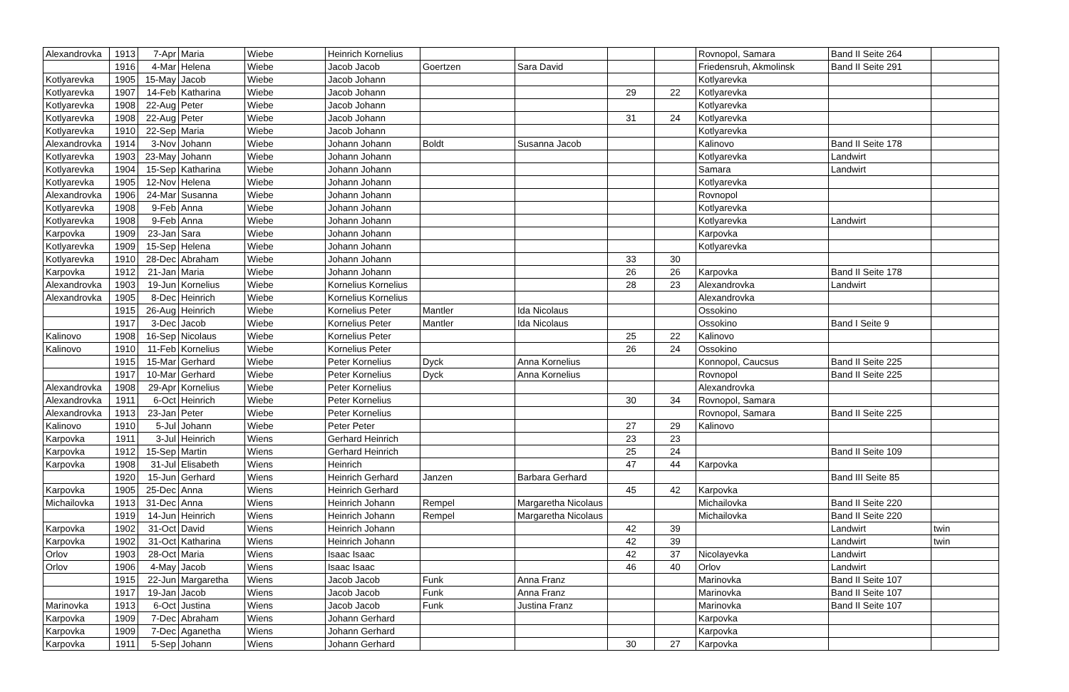| Alexandrovka | 1913 | 7-Apr | Maria | Wiebe | Heinrich Kornelius | | | | | Rovnopol, Samara | Band II Seite 264 | |
| | 1916 | 4-Mar | Helena | Wiebe | Jacob Jacob | Goertzen | Sara David | | | Friedensruh, Akmolinsk | Band II Seite 291 | |
| Kotlyarevka | 1905 | 15-May | Jacob | Wiebe | Jacob Johann | | | | | Kotlyarevka | | |
| Kotlyarevka | 1907 | 14-Feb | Katharina | Wiebe | Jacob Johann | | | 29 | 22 | Kotlyarevka | | |
| Kotlyarevka | 1908 | 22-Aug | Peter | Wiebe | Jacob Johann | | | | | Kotlyarevka | | |
| Kotlyarevka | 1908 | 22-Aug | Peter | Wiebe | Jacob Johann | | | 31 | 24 | Kotlyarevka | | |
| Kotlyarevka | 1910 | 22-Sep | Maria | Wiebe | Jacob Johann | | | | | Kotlyarevka | | |
| Alexandrovka | 1914 | 3-Nov | Johann | Wiebe | Johann Johann | Boldt | Susanna Jacob | | | Kalinovo | Band II Seite 178 | |
| Kotlyarevka | 1903 | 23-May | Johann | Wiebe | Johann Johann | | | | | Kotlyarevka | Landwirt | |
| Kotlyarevka | 1904 | 15-Sep | Katharina | Wiebe | Johann Johann | | | | | Samara | Landwirt | |
| Kotlyarevka | 1905 | 12-Nov | Helena | Wiebe | Johann Johann | | | | | Kotlyarevka | | |
| Alexandrovka | 1906 | 24-Mar | Susanna | Wiebe | Johann Johann | | | | | Rovnopol | | |
| Kotlyarevka | 1908 | 9-Feb | Anna | Wiebe | Johann Johann | | | | | Kotlyarevka | | |
| Kotlyarevka | 1908 | 9-Feb | Anna | Wiebe | Johann Johann | | | | | Kotlyarevka | Landwirt | |
| Karpovka | 1909 | 23-Jan | Sara | Wiebe | Johann Johann | | | | | Karpovka | | |
| Kotlyarevka | 1909 | 15-Sep | Helena | Wiebe | Johann Johann | | | | | Kotlyarevka | | |
| Kotlyarevka | 1910 | 28-Dec | Abraham | Wiebe | Johann Johann | | | 33 | 30 | | | |
| Karpovka | 1912 | 21-Jan | Maria | Wiebe | Johann Johann | | | 26 | 26 | Karpovka | Band II Seite 178 | |
| Alexandrovka | 1903 | 19-Jun | Kornelius | Wiebe | Kornelius Kornelius | | | 28 | 23 | Alexandrovka | Landwirt | |
| Alexandrovka | 1905 | 8-Dec | Heinrich | Wiebe | Kornelius Kornelius | | | | | Alexandrovka | | |
| | 1915 | 26-Aug | Heinrich | Wiebe | Kornelius Peter | Mantler | Ida Nicolaus | | | Ossokino | | |
| | 1917 | 3-Dec | Jacob | Wiebe | Kornelius Peter | Mantler | Ida Nicolaus | | | Ossokino | Band I Seite 9 | |
| Kalinovo | 1908 | 16-Sep | Nicolaus | Wiebe | Kornelius Peter | | | 25 | 22 | Kalinovo | | |
| Kalinovo | 1910 | 11-Feb | Kornelius | Wiebe | Kornelius Peter | | | 26 | 24 | Ossokino | | |
| | 1915 | 15-Mar | Gerhard | Wiebe | Peter Kornelius | Dyck | Anna Kornelius | | | Konnopol, Caucsus | Band II Seite 225 | |
| | 1917 | 10-Mar | Gerhard | Wiebe | Peter Kornelius | Dyck | Anna Kornelius | | | Rovnopol | Band II Seite 225 | |
| Alexandrovka | 1908 | 29-Apr | Kornelius | Wiebe | Peter Kornelius | | | | | Alexandrovka | | |
| Alexandrovka | 1911 | 6-Oct | Heinrich | Wiebe | Peter Kornelius | | | 30 | 34 | Rovnopol, Samara | | |
| Alexandrovka | 1913 | 23-Jan | Peter | Wiebe | Peter Kornelius | | | | | Rovnopol, Samara | Band II Seite 225 | |
| Kalinovo | 1910 | 5-Jul | Johann | Wiebe | Peter Peter | | | 27 | 29 | Kalinovo | | |
| Karpovka | 1911 | 3-Jul | Heinrich | Wiens | Gerhard Heinrich | | | 23 | 23 | | | |
| Karpovka | 1912 | 15-Sep | Martin | Wiens | Gerhard Heinrich | | | 25 | 24 | | Band II Seite 109 | |
| Karpovka | 1908 | 31-Jul | Elisabeth | Wiens | Heinrich | | | 47 | 44 | Karpovka | | |
| | 1920 | 15-Jun | Gerhard | Wiens | Heinrich Gerhard | Janzen | Barbara Gerhard | | | | Band III Seite 85 | |
| Karpovka | 1905 | 25-Dec | Anna | Wiens | Heinrich Gerhard | | | 45 | 42 | Karpovka | | |
| Michailovka | 1913 | 31-Dec | Anna | Wiens | Heinrich Johann | Rempel | Margaretha Nicolaus | | | Michailovka | Band II Seite 220 | |
| | 1919 | 14-Jun | Heinrich | Wiens | Heinrich Johann | Rempel | Margaretha Nicolaus | | | Michailovka | Band II Seite 220 | |
| Karpovka | 1902 | 31-Oct | David | Wiens | Heinrich Johann | | | 42 | 39 | | Landwirt | twin |
| Karpovka | 1902 | 31-Oct | Katharina | Wiens | Heinrich Johann | | | 42 | 39 | | Landwirt | twin |
| Orlov | 1903 | 28-Oct | Maria | Wiens | Isaac Isaac | | | 42 | 37 | Nicolayevka | Landwirt | |
| Orlov | 1906 | 4-May | Jacob | Wiens | Isaac Isaac | | | 46 | 40 | Orlov | Landwirt | |
| | 1915 | 22-Jun | Margaretha | Wiens | Jacob Jacob | Funk | Anna Franz | | | Marinovka | Band II Seite 107 | |
| | 1917 | 19-Jan | Jacob | Wiens | Jacob Jacob | Funk | Anna Franz | | | Marinovka | Band II Seite 107 | |
| Marinovka | 1913 | 6-Oct | Justina | Wiens | Jacob Jacob | Funk | Justina Franz | | | Marinovka | Band II Seite 107 | |
| Karpovka | 1909 | 7-Dec | Abraham | Wiens | Johann Gerhard | | | | | Karpovka | | |
| Karpovka | 1909 | 7-Dec | Aganetha | Wiens | Johann Gerhard | | | | | Karpovka | | |
| Karpovka | 1911 | 5-Sep | Johann | Wiens | Johann Gerhard | | | 30 | 27 | Karpovka | | |